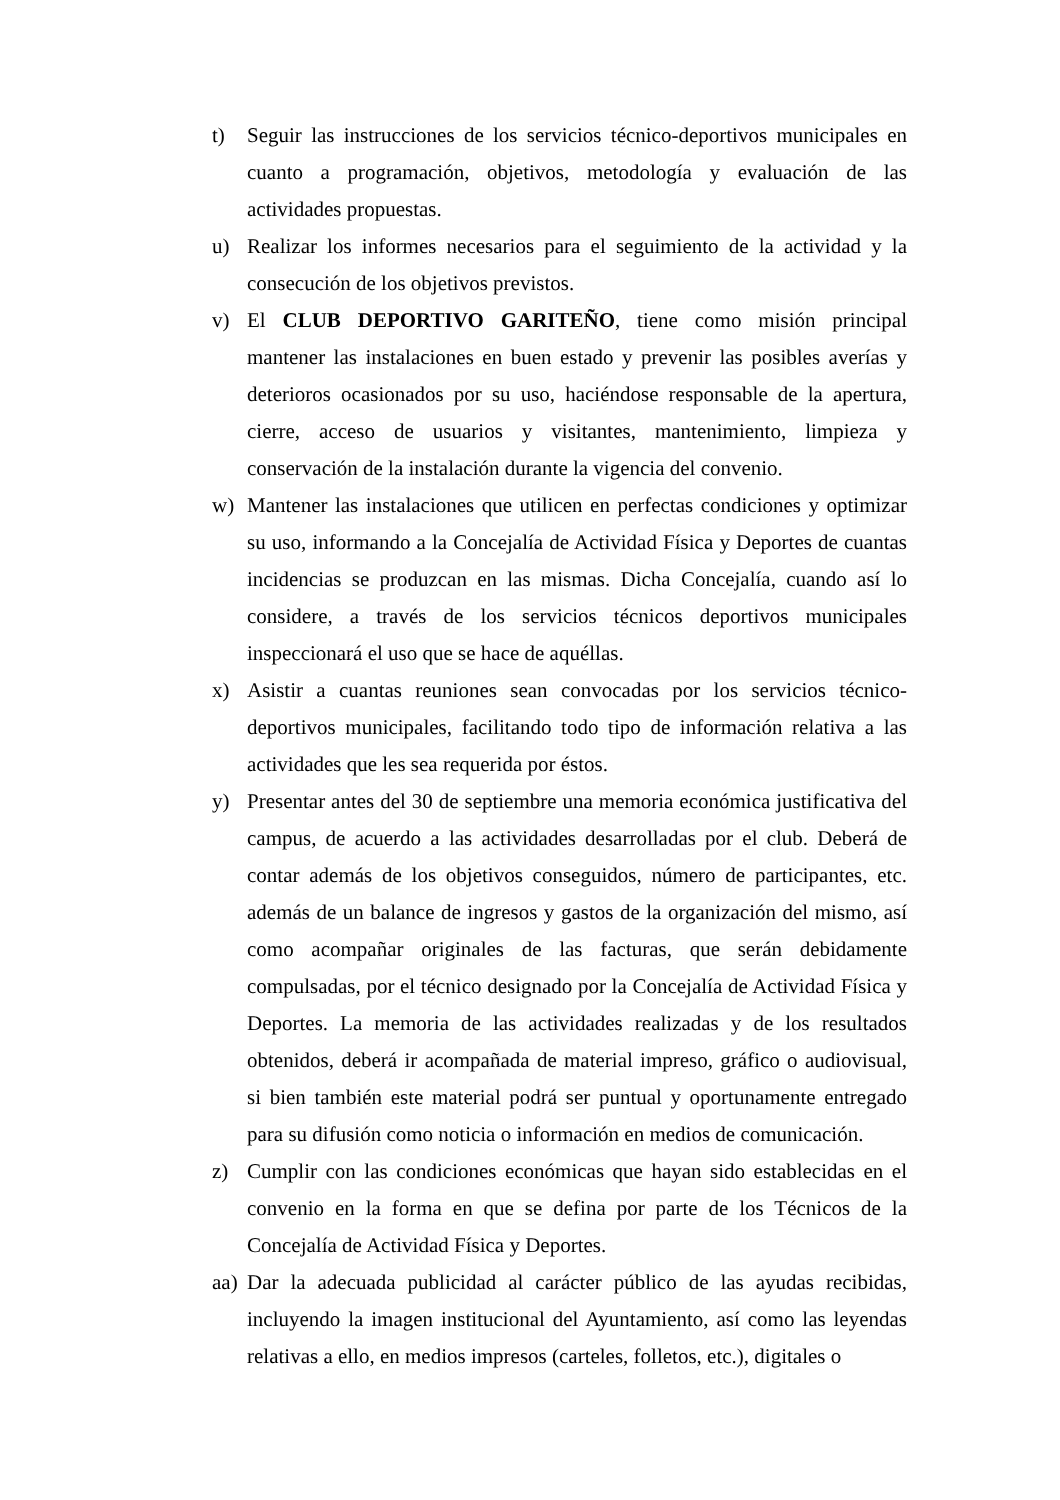t) Seguir las instrucciones de los servicios técnico-deportivos municipales en cuanto a programación, objetivos, metodología y evaluación de las actividades propuestas.
u) Realizar los informes necesarios para el seguimiento de la actividad y la consecución de los objetivos previstos.
v) El CLUB DEPORTIVO GARITEÑO, tiene como misión principal mantener las instalaciones en buen estado y prevenir las posibles averías y deterioros ocasionados por su uso, haciéndose responsable de la apertura, cierre, acceso de usuarios y visitantes, mantenimiento, limpieza y conservación de la instalación durante la vigencia del convenio.
w) Mantener las instalaciones que utilicen en perfectas condiciones y optimizar su uso, informando a la Concejalía de Actividad Física y Deportes de cuantas incidencias se produzcan en las mismas. Dicha Concejalía, cuando así lo considere, a través de los servicios técnicos deportivos municipales inspeccionará el uso que se hace de aquéllas.
x) Asistir a cuantas reuniones sean convocadas por los servicios técnico-deportivos municipales, facilitando todo tipo de información relativa a las actividades que les sea requerida por éstos.
y) Presentar antes del 30 de septiembre una memoria económica justificativa del campus, de acuerdo a las actividades desarrolladas por el club. Deberá de contar además de los objetivos conseguidos, número de participantes, etc. además de un balance de ingresos y gastos de la organización del mismo, así como acompañar originales de las facturas, que serán debidamente compulsadas, por el técnico designado por la Concejalía de Actividad Física y Deportes. La memoria de las actividades realizadas y de los resultados obtenidos, deberá ir acompañada de material impreso, gráfico o audiovisual, si bien también este material podrá ser puntual y oportunamente entregado para su difusión como noticia o información en medios de comunicación.
z) Cumplir con las condiciones económicas que hayan sido establecidas en el convenio en la forma en que se defina por parte de los Técnicos de la Concejalía de Actividad Física y Deportes.
aa)
Dar la adecuada publicidad al carácter público de las ayudas recibidas, incluyendo la imagen institucional del Ayuntamiento, así como las leyendas relativas a ello, en medios impresos (carteles, folletos, etc.), digitales o